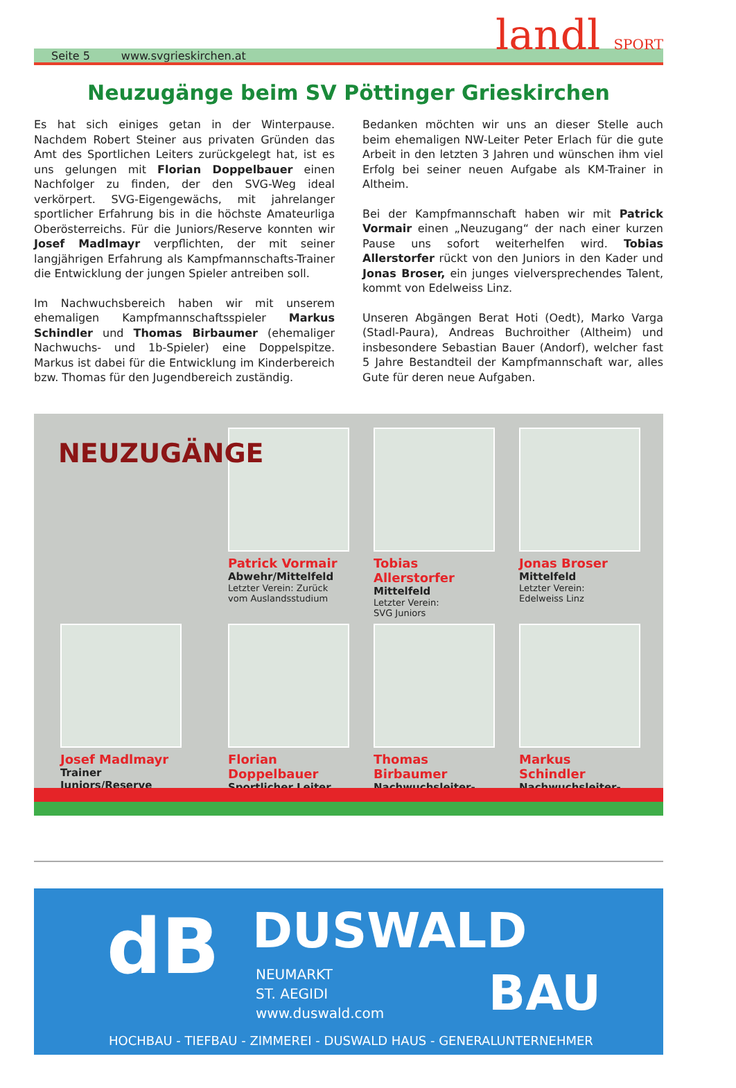Seite 5 www.svgrieskirchen.at
landl SPORT
Neuzugänge beim SV Pöttinger Grieskirchen
Es hat sich einiges getan in der Winterpause. Nachdem Robert Steiner aus privaten Gründen das Amt des Sportlichen Leiters zurückgelegt hat, ist es uns gelungen mit Florian Doppelbauer einen Nachfolger zu finden, der den SVG-Weg ideal verkörpert. SVG-Eigengewächs, mit jahrelanger sportlicher Erfahrung bis in die höchste Amateurliga Oberösterreichs. Für die Juniors/Reserve konnten wir Josef Madlmayr verpflichten, der mit seiner langjährigen Erfahrung als Kampfmannschafts-Trainer die Entwicklung der jungen Spieler antreiben soll.
Im Nachwuchsbereich haben wir mit unserem ehemaligen Kampfmannschaftsspieler Markus Schindler und Thomas Birbaumer (ehemaliger Nachwuchs- und 1b-Spieler) eine Doppelspitze. Markus ist dabei für die Entwicklung im Kinderbereich bzw. Thomas für den Jugendbereich zuständig.
Bedanken möchten wir uns an dieser Stelle auch beim ehemaligen NW-Leiter Peter Erlach für die gute Arbeit in den letzten 3 Jahren und wünschen ihm viel Erfolg bei seiner neuen Aufgabe als KM-Trainer in Altheim.
Bei der Kampfmannschaft haben wir mit Patrick Vormair einen „Neuzugang“ der nach einer kurzen Pause uns sofort weiterhelfen wird. Tobias Allerstorfer rückt von den Juniors in den Kader und Jonas Broser, ein junges vielversprechendes Talent, kommt von Edelweiss Linz.
Unseren Abgängen Berat Hoti (Oedt), Marko Varga (Stadl-Paura), Andreas Buchroither (Altheim) und insbesondere Sebastian Bauer (Andorf), welcher fast 5 Jahre Bestandteil der Kampfmannschaft war, alles Gute für deren neue Aufgaben.
NEUZUGÄNGE
Patrick Vormair
Abwehr/Mittelfeld
Letzter Verein: Zurück vom Auslandsstudium
Tobias Allerstorfer
Mittelfeld
Letzter Verein:
SVG Juniors
Jonas Broser
Mittelfeld
Letzter Verein:
Edelweiss Linz
Josef Madlmayr
Trainer Juniors/Reserve
Florian Doppelbauer
Sportlicher Leiter
Thomas Birbaumer
Nachwuchsleiter-Jugend
Markus Schindler
Nachwuchsleiter-Kinder
dB DUSWALD
NEUMARKT
ST. AEGIDI
www.duswald.com
BAU
HOCHBAU - TIEFBAU - ZIMMEREI - DUSWALD HAUS - GENERALUNTERNEHMER